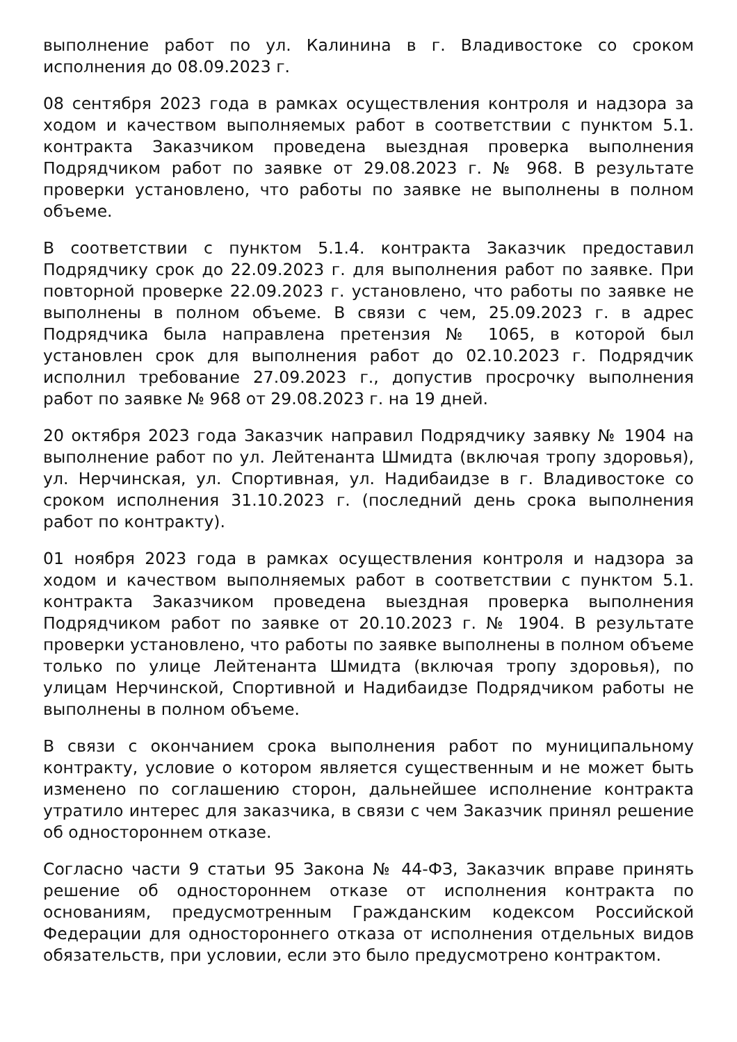выполнение работ по ул. Калинина в г. Владивостоке со сроком исполнения до 08.09.2023 г.
08 сентября 2023 года в рамках осуществления контроля и надзора за ходом и качеством выполняемых работ в соответствии с пунктом 5.1. контракта Заказчиком проведена выездная проверка выполнения Подрядчиком работ по заявке от 29.08.2023 г. № 968. В результате проверки установлено, что работы по заявке не выполнены в полном объеме.
В соответствии с пунктом 5.1.4. контракта Заказчик предоставил Подрядчику срок до 22.09.2023 г. для выполнения работ по заявке. При повторной проверке 22.09.2023 г. установлено, что работы по заявке не выполнены в полном объеме. В связи с чем, 25.09.2023 г. в адрес Подрядчика была направлена претензия № 1065, в которой был установлен срок для выполнения работ до 02.10.2023 г. Подрядчик исполнил требование 27.09.2023 г., допустив просрочку выполнения работ по заявке № 968 от 29.08.2023 г. на 19 дней.
20 октября 2023 года Заказчик направил Подрядчику заявку № 1904 на выполнение работ по ул. Лейтенанта Шмидта (включая тропу здоровья), ул. Нерчинская, ул. Спортивная, ул. Надибаидзе в г. Владивостоке со сроком исполнения 31.10.2023 г. (последний день срока выполнения работ по контракту).
01 ноября 2023 года в рамках осуществления контроля и надзора за ходом и качеством выполняемых работ в соответствии с пунктом 5.1. контракта Заказчиком проведена выездная проверка выполнения Подрядчиком работ по заявке от 20.10.2023 г. № 1904. В результате проверки установлено, что работы по заявке выполнены в полном объеме только по улице Лейтенанта Шмидта (включая тропу здоровья), по улицам Нерчинской, Спортивной и Надибаидзе Подрядчиком работы не выполнены в полном объеме.
В связи с окончанием срока выполнения работ по муниципальному контракту, условие о котором является существенным и не может быть изменено по соглашению сторон, дальнейшее исполнение контракта утратило интерес для заказчика, в связи с чем Заказчик принял решение об одностороннем отказе.
Согласно части 9 статьи 95 Закона № 44-ФЗ, Заказчик вправе принять решение об одностороннем отказе от исполнения контракта по основаниям, предусмотренным Гражданским кодексом Российской Федерации для одностороннего отказа от исполнения отдельных видов обязательств, при условии, если это было предусмотрено контрактом.